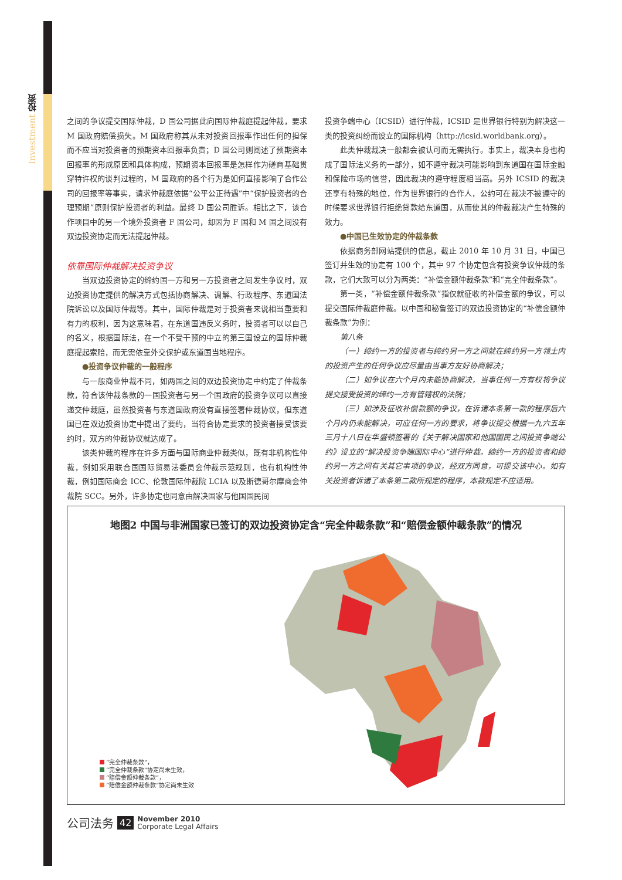Investment 投资
之间的争议提交国际仲裁，D 国公司据此向国际仲裁庭提起仲裁，要求 M 国政府赔偿损失。M 国政府称其从未对投资回报率作出任何的担保而不应当对投资者的预期资本回报率负责；D 国公司则阐述了预期资本回报率的形成原因和具体构成，预期资本回报率是怎样作为磋商基础贯穿特许权的谈判过程的，M 国政府的各个行为是如何直接影响了合作公司的回报率等事实，请求仲裁庭依据“公平公正待遇”中“保护投资者的合理预期”原则保护投资者的利益。最终 D 国公司胜诉。相比之下，该合作项目中的另一个境外投资者 F 国公司，却因为 F 国和 M 国之间没有双边投资协定而无法提起仲裁。
依靠国际仲裁解决投资争议
当双边投资协定的缔约国一方和另一方投资者之间发生争议时，双边投资协定提供的解决方式包括协商解决、调解、行政程序、东道国法院诉讼以及国际仲裁等。其中，国际仲裁是对于投资者来说相当重要和有力的权利，因为这意味着，在东道国违反义务时，投资者可以以自己的名义，根据国际法，在一个不受干预的中立的第三国设立的国际仲裁庭提起索赔，而无需依靠外交保护或东道国当地程序。
●投资争议仲裁的一般程序
与一般商业仲裁不同，如两国之间的双边投资协定中约定了仲裁条款，符合该仲裁条款的一国投资者与另一个国政府的投资争议可以直接递交仲裁庭，虽然投资者与东道国政府没有直接签署仲裁协议，但东道国已在双边投资协定中提出了要约，当符合协定要求的投资者接受该要约时，双方的仲裁协议就达成了。
该类仲裁的程序在许多方面与国际商业仲裁类似，既有非机构性仲裁，例如采用联合国国际贸易法委员会仲裁示范规则，也有机构性仲裁，例如国际商会 ICC、伦敦国际仲裁院 LCIA 以及斯德哥尔摩商会仲裁院 SCC。另外，许多协定也同意由解决国家与他国国民间
投资争端中心（ICSID）进行仲裁，ICSID 是世界银行特别为解决这一类的投资纠纷而设立的国际机构（http://icsid.worldbank.org）。
此类仲裁裁决一般都会被认可而无需执行。事实上，裁决本身也构成了国际法义务的一部分，如不遵守裁决可能影响到东道国在国际金融和保险市场的信誉，因此裁决的遵守程度相当高。另外 ICSID 的裁决还享有特殊的地位，作为世界银行的合作人，公约可在裁决不被遵守的时候要求世界银行拒绝贷款给东道国，从而使其的仲裁裁决产生特殊的效力。
●中国已生效协定的仲裁条款
依据商务部网站提供的信息，截止 2010 年 10 月 31 日，中国已签订并生效的协定有 100 个，其中 97 个协定包含有投资争议仲裁的条款，它们大致可以分为两类：“补偿金额仲裁条款”和“完全仲裁条款”。
第一类，“补偿金额仲裁条款”指仅就征收的补偿金额的争议，可以提交国际仲裁庭仲裁。以中国和秘鲁签订的双边投资协定的“补偿金额仲裁条款”为例：
第八条
（一）缔约一方的投资者与缔约另一方之间就在缔约另一方领土内的投资产生的任何争议应尽量由当事方友好协商解决；
（二）如争议在六个月内未能协商解决，当事任何一方有权将争议提交接受投资的缔约一方有管辖权的法院；
（三）如涉及征收补偿款额的争议，在诉诸本条第一款的程序后六个月内仍未能解决，可应任何一方的要求，将争议提交根据一九六五年三月十八日在华盛顿签署的《关于解决国家和他国国民之间投资争端公约》设立的“解决投资争端国际中心”进行仲裁。缔约一方的投资者和缔约另一方之间有关其它事项的争议，经双方同意，可提交该中心。如有关投资者诉诸了本条第二款所规定的程序，本款规定不应适用。
地图2 中国与非洲国家已签订的双边投资协定含“完全仲裁条款”和“赔偿金额仲裁条款”的情况
“完全仲裁条款”，
“完全仲裁条款”协定尚未生效，
“赔偿金额仲裁条款”，
“赔偿金额仲裁条款”协定尚未生效
公司法务 42 November 2010
Corporate Legal Affairs